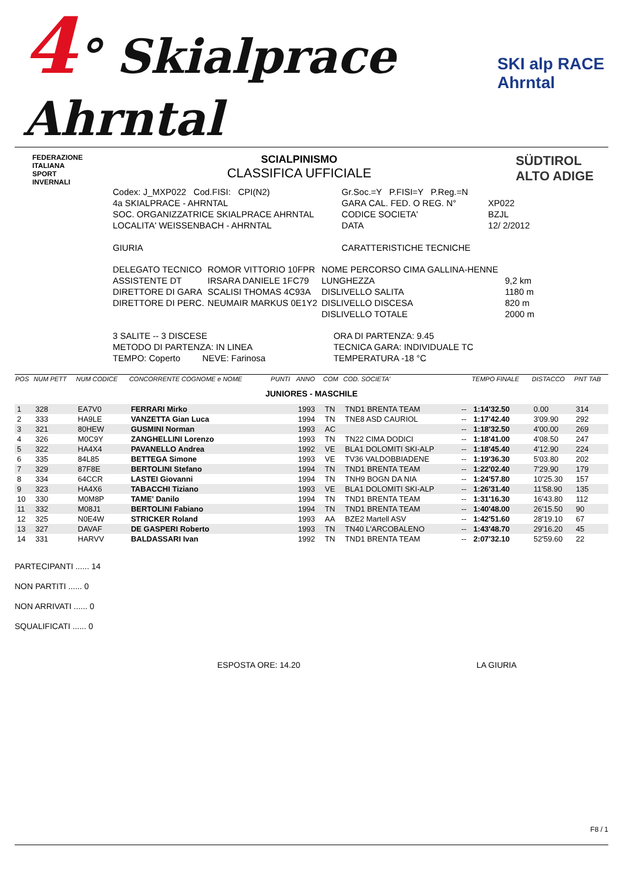4° Skialprace Ahrntal SKI alp RACE Ahrntal
FEDERAZIONE
ITALIANA
SPORT
INVERNALI
SCIALPINISMO
CLASSIFICA UFFICIALE
SÜDTIROL
ALTO ADIGE
| Codex: J_MXP022 Cod.FISI: CPI(N2) | Gr.Soc.=Y P.FISI=Y P.Reg.=N | |
| 4a SKIALPRACE - AHRNTAL | GARA CAL. FED. O REG. N° | XP022 |
| SOC. ORGANIZZATRICE SKIALPRACE AHRNTAL | CODICE SOCIETA' | BZJL |
| LOCALITA' WEISSENBACH - AHRNTAL | DATA | 12/ 2/2012 |
| GIURIA | CARATTERISTICHE TECNICHE | |
| DELEGATO TECNICO | ROMOR VITTORIO 10FPR | NOME PERCORSO CIMA GALLINA-HENNE | |
| ASSISTENTE DT | IRSARA DANIELE 1FC79 | LUNGHEZZA | 9,2 km |
| DIRETTORE DI GARA | SCALISI THOMAS 4C93A | DISLIVELLO SALITA | 1180 m |
| DIRETTORE DI PERC. | NEUMAIR MARKUS 0E1Y2 | DISLIVELLO DISCESA | 820 m |
| | | DISLIVELLO TOTALE | 2000 m |
| 3 SALITE -- 3 DISCESE | ORA DI PARTENZA: 9.45 |
| METODO DI PARTENZA: IN LINEA | TECNICA GARA: INDIVIDUALE TC |
| TEMPO: Coperto NEVE: Farinosa | TEMPERATURA -18 °C |
| POS | NUM PETT | NUM CODICE | CONCORRENTE COGNOME e NOME | PUNTI | ANNO | COM | COD. SOCIETA' | | TEMPO FINALE | DISTACCO | PNT TAB |
| --- | --- | --- | --- | --- | --- | --- | --- | --- | --- | --- | --- |
| JUNIORES - MASCHILE | | | | | | | | | | | |
| 1 | 328 | EA7V0 | FERRARI Mirko | | 1993 | TN | TND1 BRENTA TEAM | -- | 1:14'32.50 | 0.00 | 314 |
| 2 | 333 | HA9LE | VANZETTA Gian Luca | | 1994 | TN | TNE8 ASD CAURIOL | -- | 1:17'42.40 | 3'09.90 | 292 |
| 3 | 321 | 80HEW | GUSMINI Norman | | 1993 | AC | | -- | 1:18'32.50 | 4'00.00 | 269 |
| 4 | 326 | M0C9Y | ZANGHELLINI Lorenzo | | 1993 | TN | TN22 CIMA DODICI | -- | 1:18'41.00 | 4'08.50 | 247 |
| 5 | 322 | HA4X4 | PAVANELLO Andrea | | 1992 | VE | BLA1 DOLOMITI SKI-ALP | -- | 1:18'45.40 | 4'12.90 | 224 |
| 6 | 335 | 84L85 | BETTEGA Simone | | 1993 | VE | TV36 VALDOBBIADENE | -- | 1:19'36.30 | 5'03.80 | 202 |
| 7 | 329 | 87F8E | BERTOLINI Stefano | | 1994 | TN | TND1 BRENTA TEAM | -- | 1:22'02.40 | 7'29.90 | 179 |
| 8 | 334 | 64CCR | LASTEI Giovanni | | 1994 | TN | TNH9 BOGN DA NIA | -- | 1:24'57.80 | 10'25.30 | 157 |
| 9 | 323 | HA4X6 | TABACCHI Tiziano | | 1993 | VE | BLA1 DOLOMITI SKI-ALP | -- | 1:26'31.40 | 11'58.90 | 135 |
| 10 | 330 | M0M8P | TAME' Danilo | | 1994 | TN | TND1 BRENTA TEAM | -- | 1:31'16.30 | 16'43.80 | 112 |
| 11 | 332 | M08J1 | BERTOLINI Fabiano | | 1994 | TN | TND1 BRENTA TEAM | -- | 1:40'48.00 | 26'15.50 | 90 |
| 12 | 325 | N0E4W | STRICKER Roland | | 1993 | AA | BZE2 Martell ASV | -- | 1:42'51.60 | 28'19.10 | 67 |
| 13 | 327 | DAVAF | DE GASPERI Roberto | | 1993 | TN | TN40 L'ARCOBALENO | -- | 1:43'48.70 | 29'16.20 | 45 |
| 14 | 331 | HARVV | BALDASSARI Ivan | | 1992 | TN | TND1 BRENTA TEAM | -- | 2:07'32.10 | 52'59.60 | 22 |
PARTECIPANTI ...... 14
NON PARTITI ...... 0
NON ARRIVATI ...... 0
SQUALIFICATI ...... 0
ESPOSTA ORE: 14.20 LA GIURIA
F8 / 1